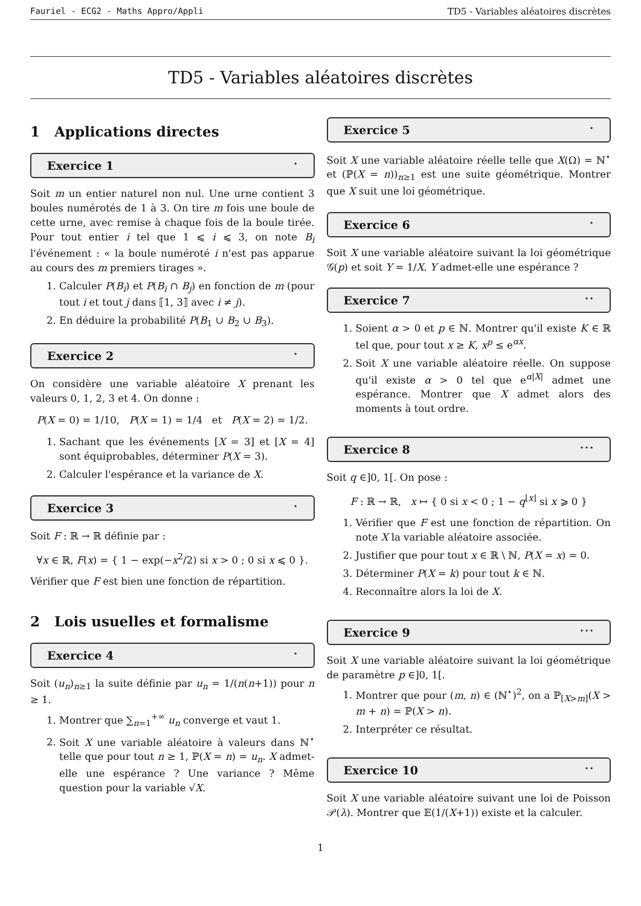Fauriel - ECG2 - Maths Appro/Appli TD5 - Variables aléatoires discrètes
TD5 - Variables aléatoires discrètes
1 Applications directes
Exercice 1 ⋆
Soit m un entier naturel non nul. Une urne contient 3 boules numérotés de 1 à 3. On tire m fois une boule de cette urne, avec remise à chaque fois de la boule tirée. Pour tout entier i tel que 1 ⩽ i ⩽ 3, on note B<sub>i</sub> l'événement : « la boule numéroté i n'est pas apparue au cours des m premiers tirages ».
1. Calculer P(B<sub>i</sub>) et P(B<sub>i</sub> ∩ B<sub>j</sub>) en fonction de m (pour tout i et tout j dans ⟦1, 3⟧ avec i ≠ j).
2. En déduire la probabilité P(B<sub>1</sub> ∪ B<sub>2</sub> ∪ B<sub>3</sub>).
Exercice 2 ⋆
On considère une variable aléatoire X prenant les valeurs 0, 1, 2, 3 et 4. On donne :
P(X = 0) = 1/10, P(X = 1) = 1/4 et P(X = 2) = 1/2.
1. Sachant que les événements [X = 3] et [X = 4] sont équiprobables, déterminer P(X = 3).
2. Calculer l'espérance et la variance de X.
Exercice 3 ⋆
Soit F : ℝ → ℝ définie par :
∀x ∈ ℝ, F(x) = { 1 − exp(−x<sup>2</sup>/2) si x > 0 ; 0 si x ⩽ 0 }.
Vérifier que F est bien une fonction de répartition.
2 Lois usuelles et formalisme
Exercice 4 ⋆
Soit (u<sub>n</sub>)<sub>n≥1</sub> la suite définie par u<sub>n</sub> = 1/(n(n+1)) pour n ≥ 1.
1. Montrer que ∑<sub>n=1</sub><sup>+∞</sup> u<sub>n</sub> converge et vaut 1.
2. Soit X une variable aléatoire à valeurs dans ℕ<sup>⋆</sup> telle que pour tout n ≥ 1, ℙ(X = n) = u<sub>n</sub>. X admet-elle une espérance ? Une variance ? Même question pour la variable √X.
Exercice 5 ⋆
Soit X une variable aléatoire réelle telle que X(Ω) = ℕ<sup>⋆</sup> et (ℙ(X = n))<sub>n≥1</sub> est une suite géométrique. Montrer que X suit une loi géométrique.
Exercice 6 ⋆
Soit X une variable aléatoire suivant la loi géométrique 𝒢(p) et soit Y = 1/X. Y admet-elle une espérance ?
Exercice 7 ⋆⋆
1. Soient α > 0 et p ∈ ℕ. Montrer qu'il existe K ∈ ℝ tel que, pour tout x ≥ K, x<sup>p</sup> ≤ e<sup>αx</sup>.
2. Soit X une variable aléatoire réelle. On suppose qu'il existe α > 0 tel que e<sup>α|X|</sup> admet une espérance. Montrer que X admet alors des moments à tout ordre.
Exercice 8 ⋆⋆⋆
Soit q ∈]0, 1[. On pose :
F : ℝ → ℝ, x ↦ { 0 si x < 0 ; 1 − q<sup>⌊x⌋</sup> si x ⩾ 0 }
1. Vérifier que F est une fonction de répartition. On note X la variable aléatoire associée.
2. Justifier que pour tout x ∈ ℝ \ ℕ, P(X = x) = 0.
3. Déterminer P(X = k) pour tout k ∈ ℕ.
4. Reconnaître alors la loi de X.
Exercice 9 ⋆⋆⋆
Soit X une variable aléatoire suivant la loi géométrique de paramètre p ∈]0, 1[.
1. Montrer que pour (m, n) ∈ (ℕ<sup>⋆</sup>)<sup>2</sup>, on a ℙ<sub>[X>m]</sub>(X > m + n) = ℙ(X > n).
2. Interpréter ce résultat.
Exercice 10 ⋆⋆
Soit X une variable aléatoire suivant une loi de Poisson 𝒫(λ). Montrer que 𝔼(1/(X+1)) existe et la calculer.
1